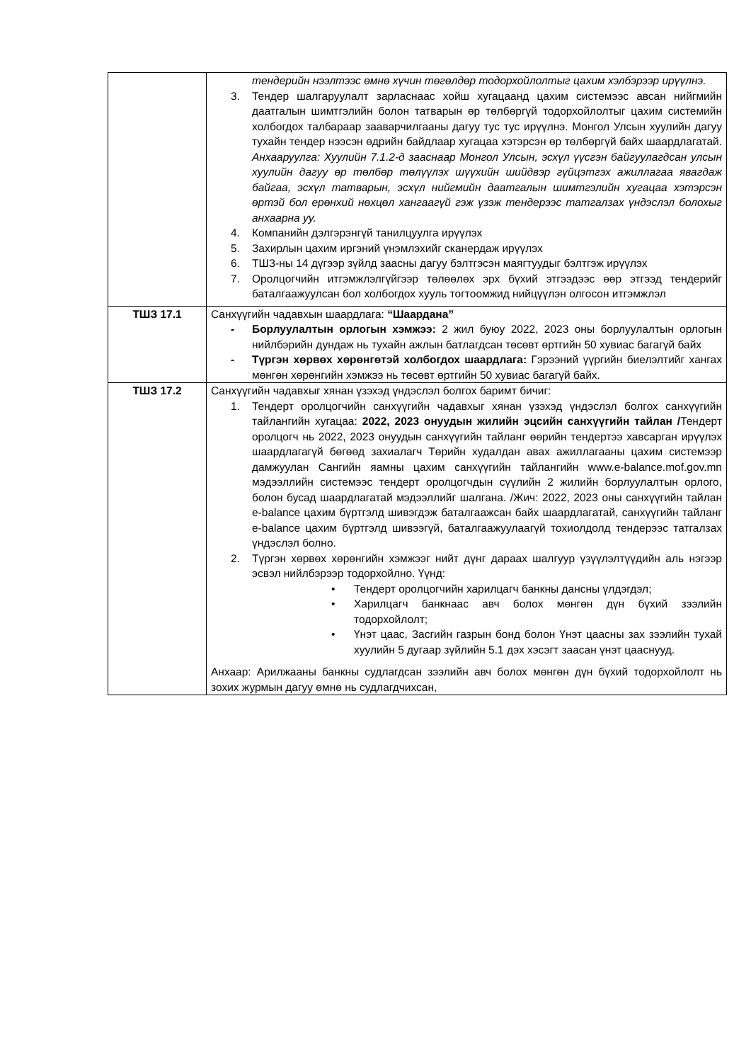| | тендерийн нээлтээс өмнө хүчин төгөлдөр тодорхойлолтыг цахим хэлбэрээр ирүүлнэ. 3. Тендер шалгаруулалт зарласнаас хойш хугацаанд цахим системээс авсан нийгмийн даатгалын шимтгэлийн болон татварын өр төлбөргүй тодорхойлолтыг цахим системийн холбогдох талбараар зааварчилгааны дагуу тус тус ирүүлнэ. Монгол Улсын хуулийн дагуу тухайн тендер нээсэн өдрийн байдлаар хугацаа хэтэрсэн өр төлбөргүй байх шаардлагатай. Анхааруулга: Хуулийн 7.1.2-д зааснаар Монгол Улсын, эсхүл үүсгэн байгуулагдсан улсын хуулийн дагуу өр төлбөр төлүүлэх шүүхийн шийдвэр гүйцэтгэх ажиллагаа явагдаж байгаа, эсхүл татварын, эсхүл нийгмийн даатгалын шимтгэлийн хугацаа хэтэрсэн өртэй бол ерөнхий нөхцөл хангаагүй гэж үзэж тендерээс татгалзах үндэслэл болохыг анхаарна уу. 4. Компанийн дэлгэрэнгүй танилцуулга ирүүлэх 5. Захирлын цахим иргэний үнэмлэхийг сканердаж ирүүлэх 6. ТШЗ-ны 14 дүгээр зүйлд заасны дагуу бэлтгэсэн маягтуудыг бэлтгэж ирүүлэх 7. Оролцогчийн итгэмжлэлгүйгээр төлөөлөх эрх бүхий этгээдээс өөр этгээд тендерийг баталгаажуулсан бол холбогдох хууль тогтоомжид нийцүүлэн олгосон итгэмжлэл |
| ТШЗ 17.1 | Санхүүгийн чадавхын шаардлага: “Шаардана” - Борлуулалтын орлогын хэмжээ: 2 жил буюу 2022, 2023 оны борлуулалтын орлогын нийлбэрийн дундаж нь тухайн ажлын батлагдсан төсөвт өртгийн 50 хувиас багагүй байх - Түргэн хөрвөх хөрөнгөтэй холбогдох шаардлага: Гэрээний үүргийн биелэлтийг хангах мөнгөн хөрөнгийн хэмжээ нь төсөвт өртгийн 50 хувиас багагүй байх. |
| ТШЗ 17.2 | Санхүүгийн чадавхыг хянан үзэхэд үндэслэл болгох баримт бичиг: 1. Тендерт оролцогчийн санхүүгийн чадавхыг хянан үзэхэд үндэслэл болгох санхүүгийн тайлангийн хугацаа: 2022, 2023 онуудын жилийн эцсийн санхүүгийн тайлан / Тендерт оролцогч нь 2022, 2023 онуудын санхүүгийн тайланг өөрийн тендертээ хавсарган ирүүлэх шаардлагагүй бөгөөд захиалагч Төрийн худалдан авах ажиллагааны цахим системээр дамжуулан Сангийн яамны цахим санхүүгийн тайлангийн www.e-balance.mof.gov.mn мэдээллийн системээс тендерт оролцогчдын сүүлийн 2 жилийн борлуулалтын орлого, болон бусад шаардлагатай мэдээллийг шалгана. /Жич: 2022, 2023 оны санхүүгийн тайлан e-balance цахим бүртгэлд шивэгдэж баталгаажсан байх шаардлагатай, санхүүгийн тайланг e-balance цахим бүртгэлд шивээгүй, баталгаажуулаагүй тохиолдолд тендерээс татгалзах үндэслэл болно. 2. Түргэн хөрвөх хөрөнгийн хэмжээг нийт дүнг дараах шалгуур үзүүлэлтүүдийн аль нэгээр эсвэл нийлбэрээр тодорхойлно. Үүнд: • Тендерт оролцогчийн харилцагч банкны дансны үлдэгдэл; • Харилцагч банкнаас авч болох мөнгөн дүн бүхий зээлийн тодорхойлолт; • Үнэт цаас, Засгийн газрын бонд болон Үнэт цаасны зах зээлийн тухай хуулийн 5 дугаар зүйлийн 5.1 дэх хэсэгт заасан үнэт цааснууд. Анхаар: Арилжааны банкны судлагдсан зээлийн авч болох мөнгөн дүн бүхий тодорхойлолт нь зохих журмын дагуу өмнө нь судлагдчихсан, |